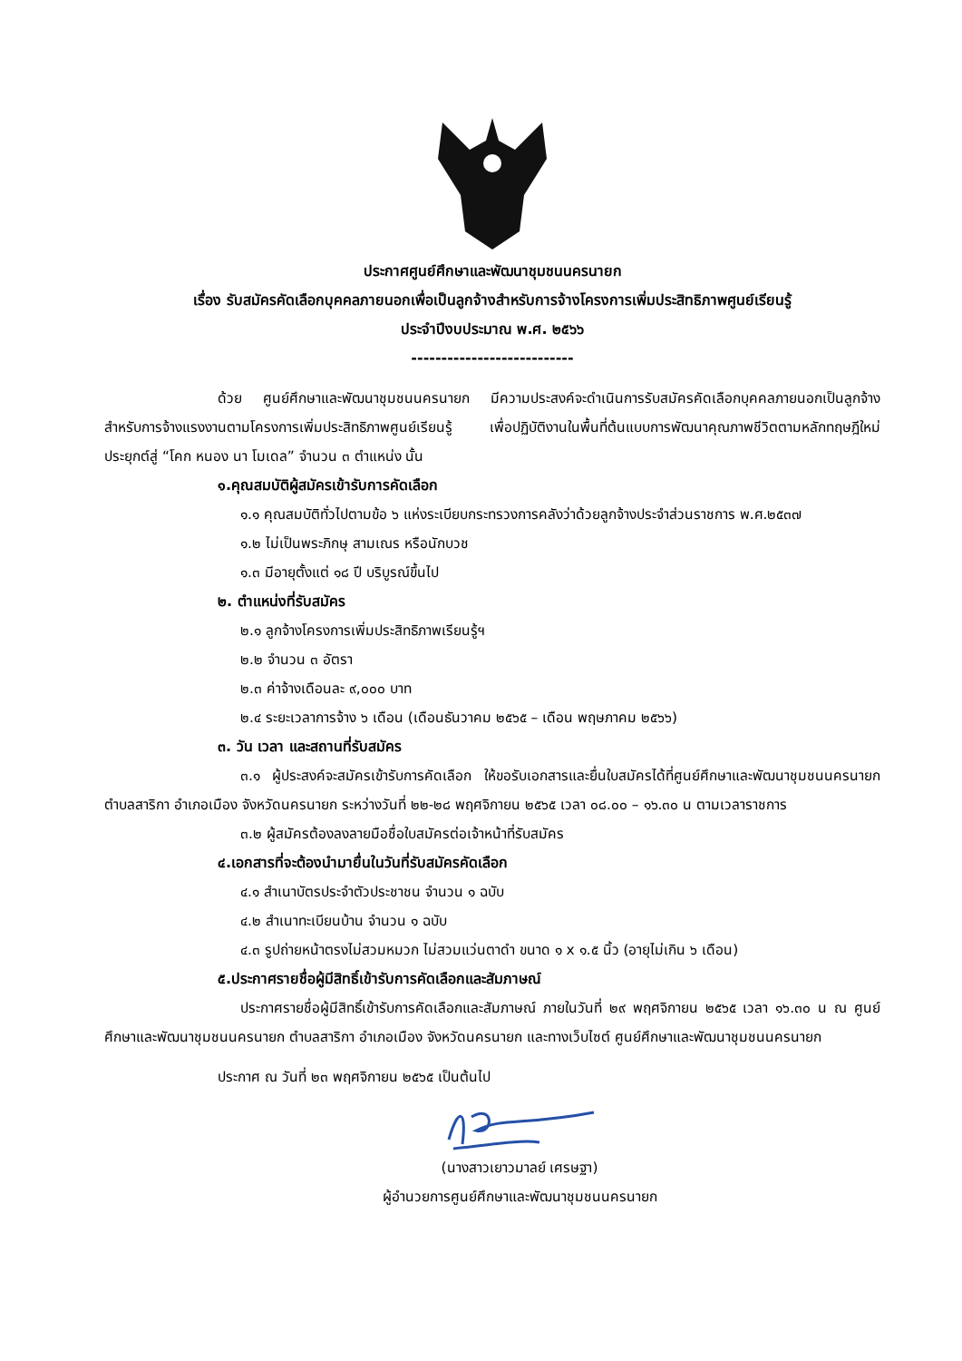ประกาศศูนย์ศึกษาและพัฒนาชุมชนนครนายก
เรื่อง รับสมัครคัดเลือกบุคคลภายนอกเพื่อเป็นลูกจ้างสำหรับการจ้างโครงการเพิ่มประสิทธิภาพศูนย์เรียนรู้
ประจำปีงบประมาณ พ.ศ. ๒๕๖๖
---------------------------
ด้วย ศูนย์ศึกษาและพัฒนาชุมชนนครนายก มีความประสงค์จะดำเนินการรับสมัครคัดเลือกบุคคลภายนอกเป็นลูกจ้างสำหรับการจ้างแรงงานตามโครงการเพิ่มประสิทธิภาพศูนย์เรียนรู้ เพื่อปฏิบัติงานในพื้นที่ต้นแบบการพัฒนาคุณภาพชีวิตตามหลักทฤษฎีใหม่ประยุกต์สู่ “โคก หนอง นา โมเดล” จำนวน ๓ ตำแหน่ง นั้น
๑.คุณสมบัติผู้สมัครเข้ารับการคัดเลือก
๑.๑ คุณสมบัติทั่วไปตามข้อ ๖ แห่งระเบียบกระทรวงการคลังว่าด้วยลูกจ้างประจำส่วนราชการ พ.ศ.๒๕๓๗
๑.๒ ไม่เป็นพระภิกษุ สามเณร หรือนักบวช
๑.๓ มีอายุตั้งแต่ ๑๘ ปี บริบูรณ์ขึ้นไป
๒. ตำแหน่งที่รับสมัคร
๒.๑ ลูกจ้างโครงการเพิ่มประสิทธิภาพเรียนรู้ฯ
๒.๒ จำนวน ๓ อัตรา
๒.๓ ค่าจ้างเดือนละ ๙,๐๐๐ บาท
๒.๔ ระยะเวลาการจ้าง ๖ เดือน (เดือนธันวาคม ๒๕๖๕ – เดือน พฤษภาคม ๒๕๖๖)
๓. วัน เวลา และสถานที่รับสมัคร
๓.๑ ผู้ประสงค์จะสมัครเข้ารับการคัดเลือก ให้ขอรับเอกสารและยื่นใบสมัครได้ที่ศูนย์ศึกษาและพัฒนาชุมชนนครนายก ตำบลสาริกา อำเภอเมือง จังหวัดนครนายก ระหว่างวันที่ ๒๒-๒๘ พฤศจิกายน ๒๕๖๕ เวลา ๐๘.๐๐ – ๑๖.๓๐ น ตามเวลาราชการ
๓.๒ ผู้สมัครต้องลงลายมือชื่อใบสมัครต่อเจ้าหน้าที่รับสมัคร
๔.เอกสารที่จะต้องนำมายื่นในวันที่รับสมัครคัดเลือก
๔.๑ สำเนาบัตรประจำตัวประชาชน จำนวน ๑ ฉบับ
๔.๒ สำเนาทะเบียนบ้าน จำนวน ๑ ฉบับ
๔.๓ รูปถ่ายหน้าตรงไม่สวมหมวก ไม่สวมแว่นตาดำ ขนาด ๑ x ๑.๕ นิ้ว (อายุไม่เกิน ๖ เดือน)
๕.ประกาศรายชื่อผู้มีสิทธิ์เข้ารับการคัดเลือกและสัมภาษณ์
ประกาศรายชื่อผู้มีสิทธิ์เข้ารับการคัดเลือกและสัมภาษณ์ ภายในวันที่ ๒๙ พฤศจิกายน ๒๕๖๕ เวลา ๑๖.๓๐ น ณ ศูนย์ศึกษาและพัฒนาชุมชนนครนายก ตำบลสาริกา อำเภอเมือง จังหวัดนครนายก และทางเว็บไซต์ ศูนย์ศึกษาและพัฒนาชุมชนนครนายก
ประกาศ ณ วันที่ ๒๓ พฤศจิกายน ๒๕๖๕ เป็นต้นไป
(นางสาวเยาวมาลย์ เศรษฐา)
ผู้อำนวยการศูนย์ศึกษาและพัฒนาชุมชนนครนายก